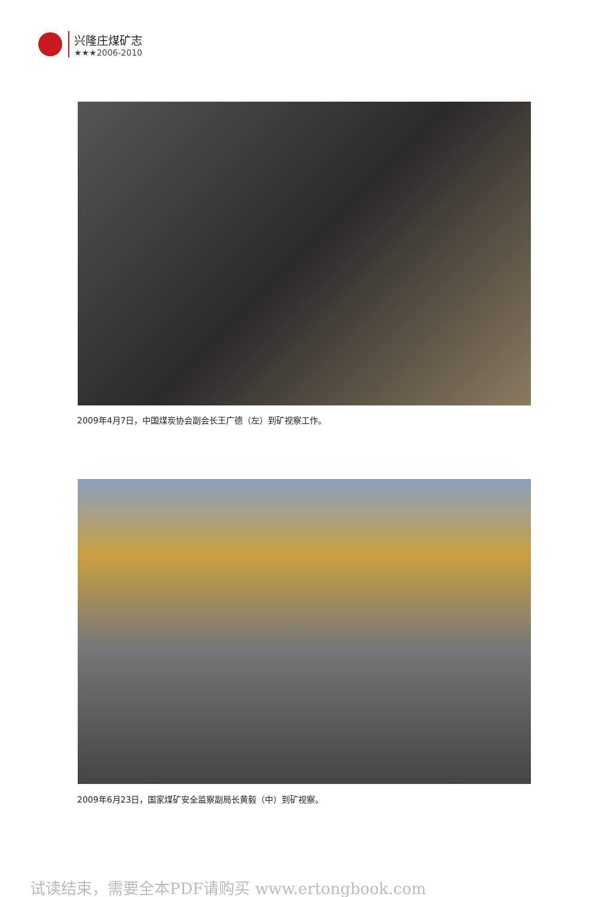兴隆庄煤矿志
★★★2006-2010
2009年4月7日，中国煤炭协会副会长王广德（左）到矿视察工作。
2009年6月23日，国家煤矿安全监察副局长黄毅（中）到矿视察。
试读结束，需要全本PDF请购买 www.ertongbook.com